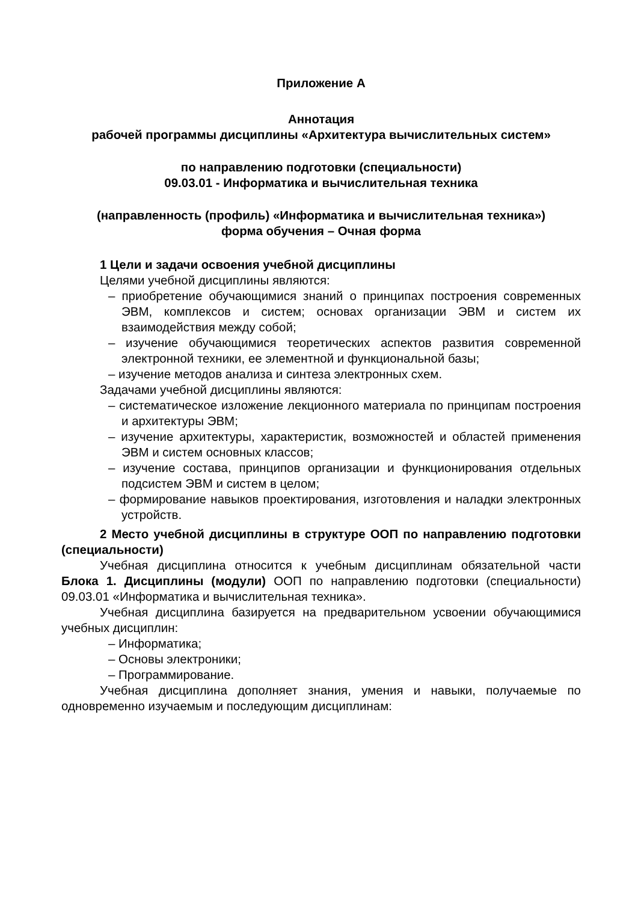Приложение А
Аннотация
рабочей программы дисциплины «Архитектура вычислительных систем»
по направлению подготовки (специальности)
09.03.01 - Информатика и вычислительная техника
(направленность (профиль) «Информатика и вычислительная техника»)
форма обучения – Очная форма
1 Цели и задачи освоения учебной дисциплины
Целями учебной дисциплины являются:
– приобретение обучающимися знаний о принципах построения современных ЭВМ, комплексов и систем; основах организации ЭВМ и систем их взаимодействия между собой;
– изучение обучающимися теоретических аспектов развития современной электронной техники, ее элементной и функциональной базы;
– изучение методов анализа и синтеза электронных схем.
Задачами учебной дисциплины являются:
– систематическое изложение лекционного материала по принципам построения и архитектуры ЭВМ;
– изучение архитектуры, характеристик, возможностей и областей применения ЭВМ и систем основных классов;
– изучение состава, принципов организации и функционирования отдельных подсистем ЭВМ и систем в целом;
– формирование навыков проектирования, изготовления и наладки электронных устройств.
2 Место учебной дисциплины в структуре ООП по направлению подготовки (специальности)
Учебная дисциплина относится к учебным дисциплинам обязательной части Блока 1. Дисциплины (модули) ООП по направлению подготовки (специальности) 09.03.01 «Информатика и вычислительная техника».
Учебная дисциплина базируется на предварительном усвоении обучающимися учебных дисциплин:
– Информатика;
– Основы электроники;
– Программирование.
Учебная дисциплина дополняет знания, умения и навыки, получаемые по одновременно изучаемым и последующим дисциплинам: